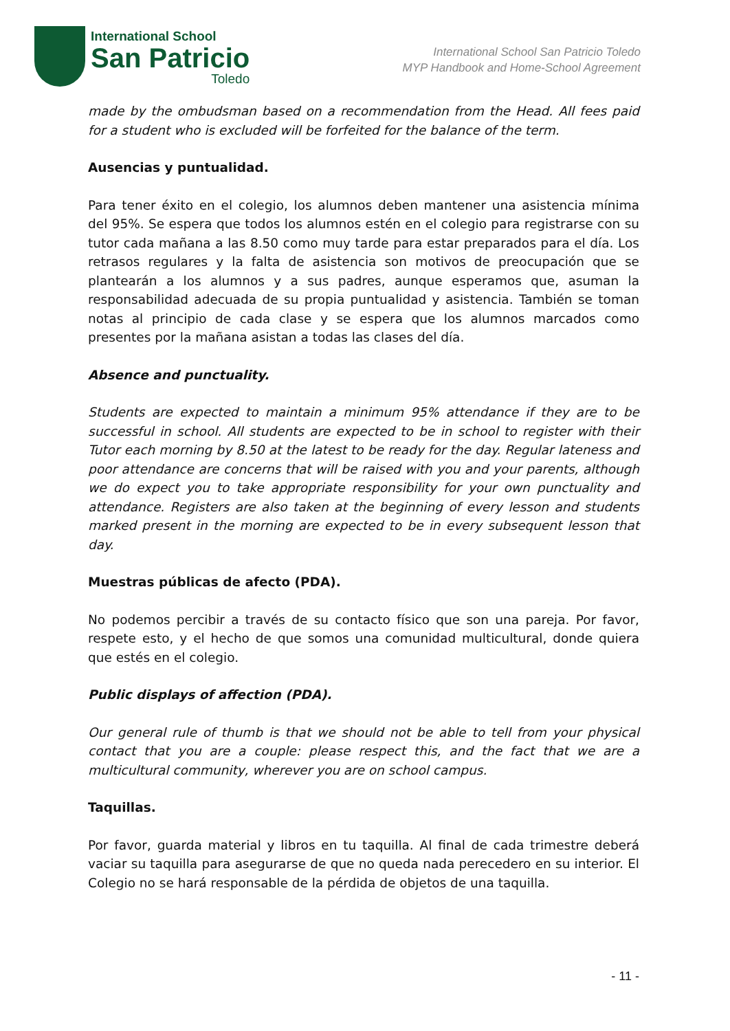International School
San Patricio
Toledo
International School San Patricio Toledo
MYP Handbook and Home-School Agreement
made by the ombudsman based on a recommendation from the Head. All fees paid for a student who is excluded will be forfeited for the balance of the term.
Ausencias y puntualidad.
Para tener éxito en el colegio, los alumnos deben mantener una asistencia mínima del 95%. Se espera que todos los alumnos estén en el colegio para registrarse con su tutor cada mañana a las 8.50 como muy tarde para estar preparados para el día. Los retrasos regulares y la falta de asistencia son motivos de preocupación que se plantearán a los alumnos y a sus padres, aunque esperamos que, asuman la responsabilidad adecuada de su propia puntualidad y asistencia. También se toman notas al principio de cada clase y se espera que los alumnos marcados como presentes por la mañana asistan a todas las clases del día.
Absence and punctuality.
Students are expected to maintain a minimum 95% attendance if they are to be successful in school. All students are expected to be in school to register with their Tutor each morning by 8.50 at the latest to be ready for the day. Regular lateness and poor attendance are concerns that will be raised with you and your parents, although we do expect you to take appropriate responsibility for your own punctuality and attendance. Registers are also taken at the beginning of every lesson and students marked present in the morning are expected to be in every subsequent lesson that day.
Muestras públicas de afecto (PDA).
No podemos percibir a través de su contacto físico que son una pareja. Por favor, respete esto, y el hecho de que somos una comunidad multicultural, donde quiera que estés en el colegio.
Public displays of affection (PDA).
Our general rule of thumb is that we should not be able to tell from your physical contact that you are a couple: please respect this, and the fact that we are a multicultural community, wherever you are on school campus.
Taquillas.
Por favor, guarda material y libros en tu taquilla. Al final de cada trimestre deberá vaciar su taquilla para asegurarse de que no queda nada perecedero en su interior. El Colegio no se hará responsable de la pérdida de objetos de una taquilla.
- 11 -